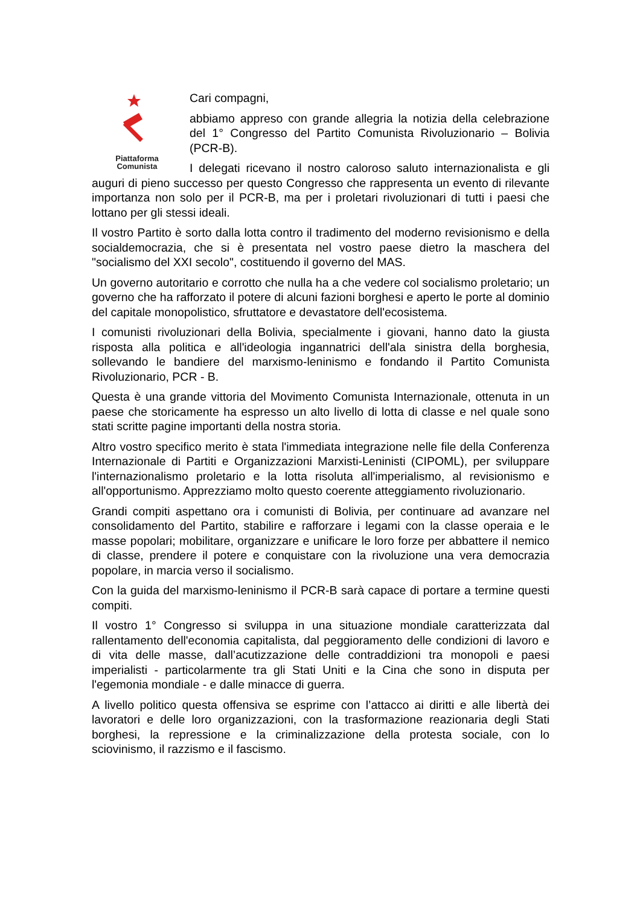Piattaforma
Comunista
Cari compagni,
abbiamo appreso con grande allegria la notizia della celebrazione del 1° Congresso del Partito Comunista Rivoluzionario – Bolivia (PCR-B).
I delegati ricevano il nostro caloroso saluto internazionalista e gli auguri di pieno successo per questo Congresso che rappresenta un evento di rilevante importanza non solo per il PCR-B, ma per i proletari rivoluzionari di tutti i paesi che lottano per gli stessi ideali.
Il vostro Partito è sorto dalla lotta contro il tradimento del moderno revisionismo e della socialdemocrazia, che si è presentata nel vostro paese dietro la maschera del "socialismo del XXI secolo", costituendo il governo del MAS.
Un governo autoritario e corrotto che nulla ha a che vedere col socialismo proletario; un governo che ha rafforzato il potere di alcuni fazioni borghesi e aperto le porte al dominio del capitale monopolistico, sfruttatore e devastatore dell'ecosistema.
I comunisti rivoluzionari della Bolivia, specialmente i giovani, hanno dato la giusta risposta alla politica e all'ideologia ingannatrici dell'ala sinistra della borghesia, sollevando le bandiere del marxismo-leninismo e fondando il Partito Comunista Rivoluzionario, PCR - B.
Questa è una grande vittoria del Movimento Comunista Internazionale, ottenuta in un paese che storicamente ha espresso un alto livello di lotta di classe e nel quale sono stati scritte pagine importanti della nostra storia.
Altro vostro specifico merito è stata l'immediata integrazione nelle file della Conferenza Internazionale di Partiti e Organizzazioni Marxisti-Leninisti (CIPOML), per sviluppare l'internazionalismo proletario e la lotta risoluta all'imperialismo, al revisionismo e all'opportunismo. Apprezziamo molto questo coerente atteggiamento rivoluzionario.
Grandi compiti aspettano ora i comunisti di Bolivia, per continuare ad avanzare nel consolidamento del Partito, stabilire e rafforzare i legami con la classe operaia e le masse popolari; mobilitare, organizzare e unificare le loro forze per abbattere il nemico di classe, prendere il potere e conquistare con la rivoluzione una vera democrazia popolare, in marcia verso il socialismo.
Con la guida del marxismo-leninismo il PCR-B sarà capace di portare a termine questi compiti.
Il vostro 1° Congresso si sviluppa in una situazione mondiale caratterizzata dal rallentamento dell'economia capitalista, dal peggioramento delle condizioni di lavoro e di vita delle masse, dall’acutizzazione delle contraddizioni tra monopoli e paesi imperialisti - particolarmente tra gli Stati Uniti e la Cina che sono in disputa per l'egemonia mondiale - e dalle minacce di guerra.
A livello politico questa offensiva se esprime con l’attacco ai diritti e alle libertà dei lavoratori e delle loro organizzazioni, con la trasformazione reazionaria degli Stati borghesi, la repressione e la criminalizzazione della protesta sociale, con lo sciovinismo, il razzismo e il fascismo.